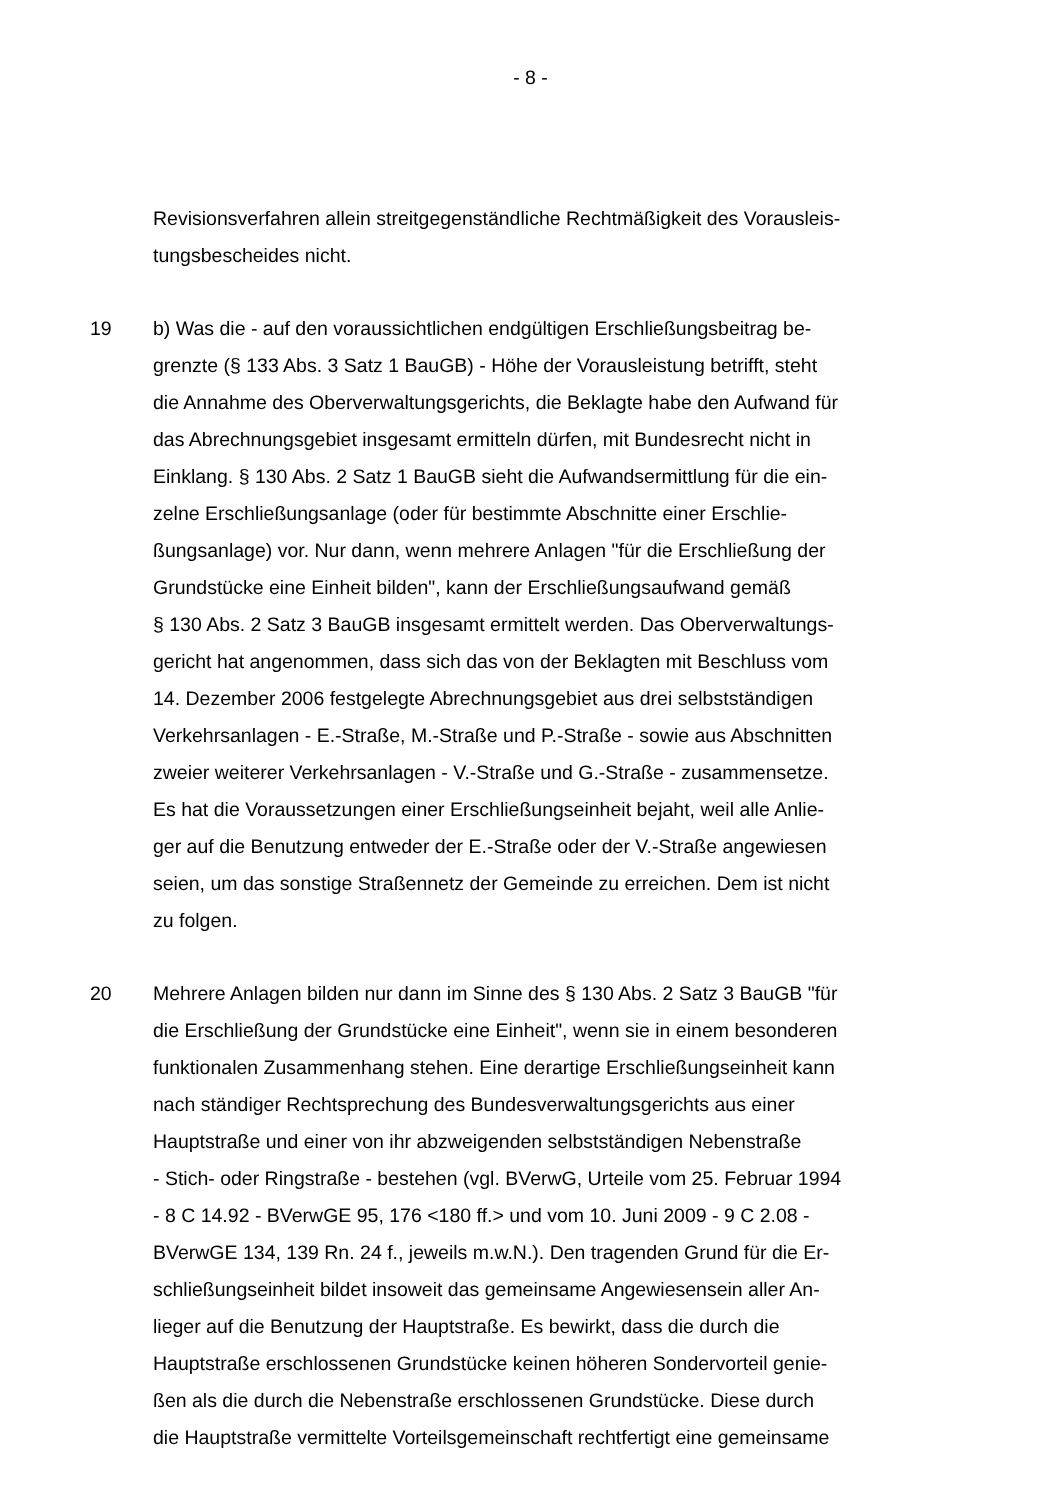- 8 -
Revisionsverfahren allein streitgegenständliche Rechtmäßigkeit des Vorausleis-
tungsbescheides nicht.
19 b) Was die - auf den voraussichtlichen endgültigen Erschließungsbeitrag be-
grenzte (§ 133 Abs. 3 Satz 1 BauGB) - Höhe der Vorausleistung betrifft, steht
die Annahme des Oberverwaltungsgerichts, die Beklagte habe den Aufwand für
das Abrechnungsgebiet insgesamt ermitteln dürfen, mit Bundesrecht nicht in
Einklang. § 130 Abs. 2 Satz 1 BauGB sieht die Aufwandsermittlung für die ein-
zelne Erschließungsanlage (oder für bestimmte Abschnitte einer Erschlie-
ßungsanlage) vor. Nur dann, wenn mehrere Anlagen "für die Erschließung der
Grundstücke eine Einheit bilden", kann der Erschließungsaufwand gemäß
§ 130 Abs. 2 Satz 3 BauGB insgesamt ermittelt werden. Das Oberverwaltungs-
gericht hat angenommen, dass sich das von der Beklagten mit Beschluss vom
14. Dezember 2006 festgelegte Abrechnungsgebiet aus drei selbstständigen
Verkehrsanlagen - E.-Straße, M.-Straße und P.-Straße - sowie aus Abschnitten
zweier weiterer Verkehrsanlagen - V.-Straße und G.-Straße - zusammensetze.
Es hat die Voraussetzungen einer Erschließungseinheit bejaht, weil alle Anlie-
ger auf die Benutzung entweder der E.-Straße oder der V.-Straße angewiesen
seien, um das sonstige Straßennetz der Gemeinde zu erreichen. Dem ist nicht
zu folgen.
20 Mehrere Anlagen bilden nur dann im Sinne des § 130 Abs. 2 Satz 3 BauGB "für
die Erschließung der Grundstücke eine Einheit", wenn sie in einem besonderen
funktionalen Zusammenhang stehen. Eine derartige Erschließungseinheit kann
nach ständiger Rechtsprechung des Bundesverwaltungsgerichts aus einer
Hauptstraße und einer von ihr abzweigenden selbstständigen Nebenstraße
- Stich- oder Ringstraße - bestehen (vgl. BVerwG, Urteile vom 25. Februar 1994
- 8 C 14.92 - BVerwGE 95, 176 <180 ff.> und vom 10. Juni 2009 - 9 C 2.08 -
BVerwGE 134, 139 Rn. 24 f., jeweils m.w.N.). Den tragenden Grund für die Er-
schließungseinheit bildet insoweit das gemeinsame Angewiesensein aller An-
lieger auf die Benutzung der Hauptstraße. Es bewirkt, dass die durch die
Hauptstraße erschlossenen Grundstücke keinen höheren Sondervorteil genie-
ßen als die durch die Nebenstraße erschlossenen Grundstücke. Diese durch
die Hauptstraße vermittelte Vorteilsgemeinschaft rechtfertigt eine gemeinsame